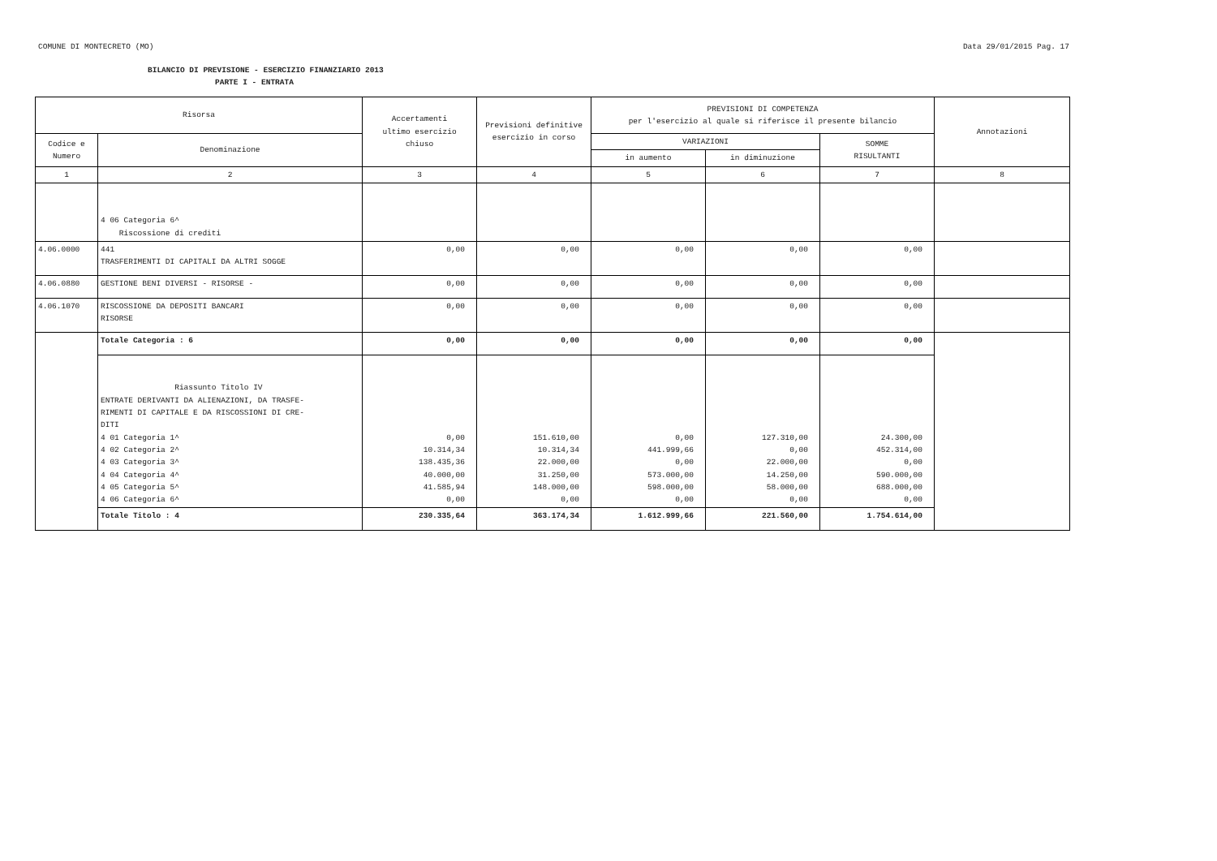COMUNE DI MONTECRETO (MO) Data 29/01/2015 Pag. 17
BILANCIO DI PREVISIONE - ESERCIZIO FINANZIARIO 2013
PARTE I - ENTRATA
| Risorsa | | Accertamenti ultimo esercizio chiuso | Previsioni definitive esercizio in corso | PREVISIONI DI COMPETENZA per l'esercizio al quale si riferisce il presente bilancio | | | Annotazioni |
| --- | --- | --- | --- | --- | --- | --- | --- |
| Codice e Numero | Denominazione | | | VARIAZIONI | | SOMME RISULTANTI | |
| | | | | in aumento | in diminuzione | | |
| 1 | 2 | 3 | 4 | 5 | 6 | 7 | 8 |
| | 4 06 Categoria 6^ Riscossione di crediti | | | | | | |
| 4.06.0000 | 441 TRASFERIMENTI DI CAPITALI DA ALTRI SOGGE | 0,00 | 0,00 | 0,00 | 0,00 | 0,00 | |
| 4.06.0880 | GESTIONE BENI DIVERSI - RISORSE - | 0,00 | 0,00 | 0,00 | 0,00 | 0,00 | |
| 4.06.1070 | RISCOSSIONE DA DEPOSITI BANCARI RISORSE | 0,00 | 0,00 | 0,00 | 0,00 | 0,00 | |
| | Totale Categoria : 6 | 0,00 | 0,00 | 0,00 | 0,00 | 0,00 | |
| | Riassunto Titolo IV ENTRATE DERIVANTI DA ALIENAZIONI, DA TRASFE- RIMENTI DI CAPITALE E DA RISCOSSIONI DI CRE- DITI 4 01 Categoria 1^ 4 02 Categoria 2^ 4 03 Categoria 3^ 4 04 Categoria 4^ 4 05 Categoria 5^ 4 06 Categoria 6^ | 0,00 10.314,34 138.435,36 40.000,00 41.585,94 0,00 | 151.610,00 10.314,34 22.000,00 31.250,00 148.000,00 0,00 | 0,00 441.999,66 0,00 573.000,00 598.000,00 0,00 | 127.310,00 0,00 22.000,00 14.250,00 58.000,00 0,00 | 24.300,00 452.314,00 0,00 590.000,00 688.000,00 0,00 | |
| | Totale Titolo : 4 | 230.335,64 | 363.174,34 | 1.612.999,66 | 221.560,00 | 1.754.614,00 | |